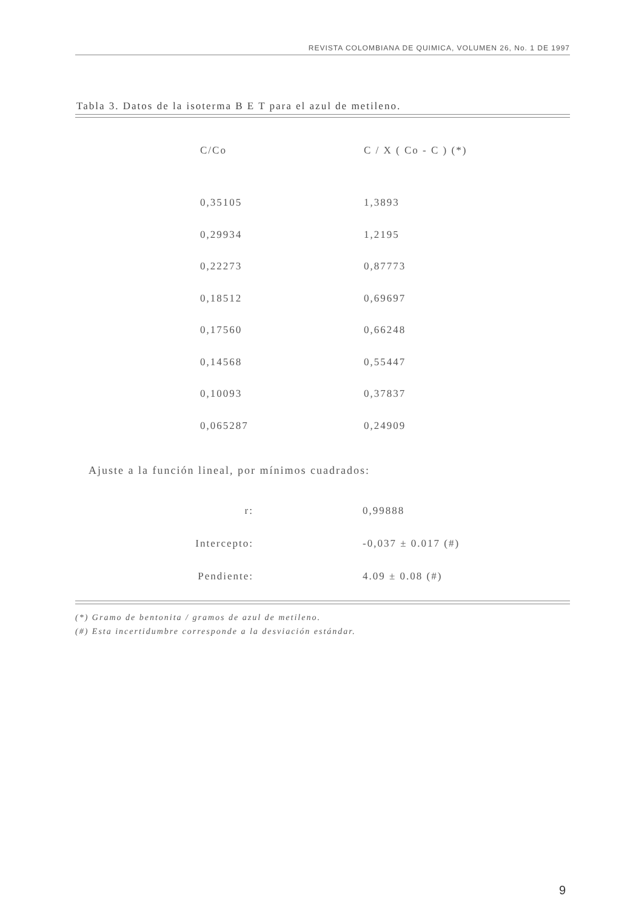REVISTA COLOMBIANA DE QUIMICA, VOLUMEN 26, No. 1 DE 1997
Tabla 3. Datos de la isoterma B E T para el azul de metileno.
| C/Co | C / X ( Co - C ) (*) |
| --- | --- |
| 0,35105 | 1,3893 |
| 0,29934 | 1,2195 |
| 0,22273 | 0,87773 |
| 0,18512 | 0,69697 |
| 0,17560 | 0,66248 |
| 0,14568 | 0,55447 |
| 0,10093 | 0,37837 |
| 0,065287 | 0,24909 |
Ajuste a la función lineal, por mínimos cuadrados:
| r: | 0,99888 |
| Intercepto: | -0,037 ± 0.017 (#) |
| Pendiente: | 4.09 ± 0.08 (#) |
(*) Gramo de bentonita / gramos de azul de metileno.
(#) Esta incertidumbre corresponde a la desviación estándar.
9